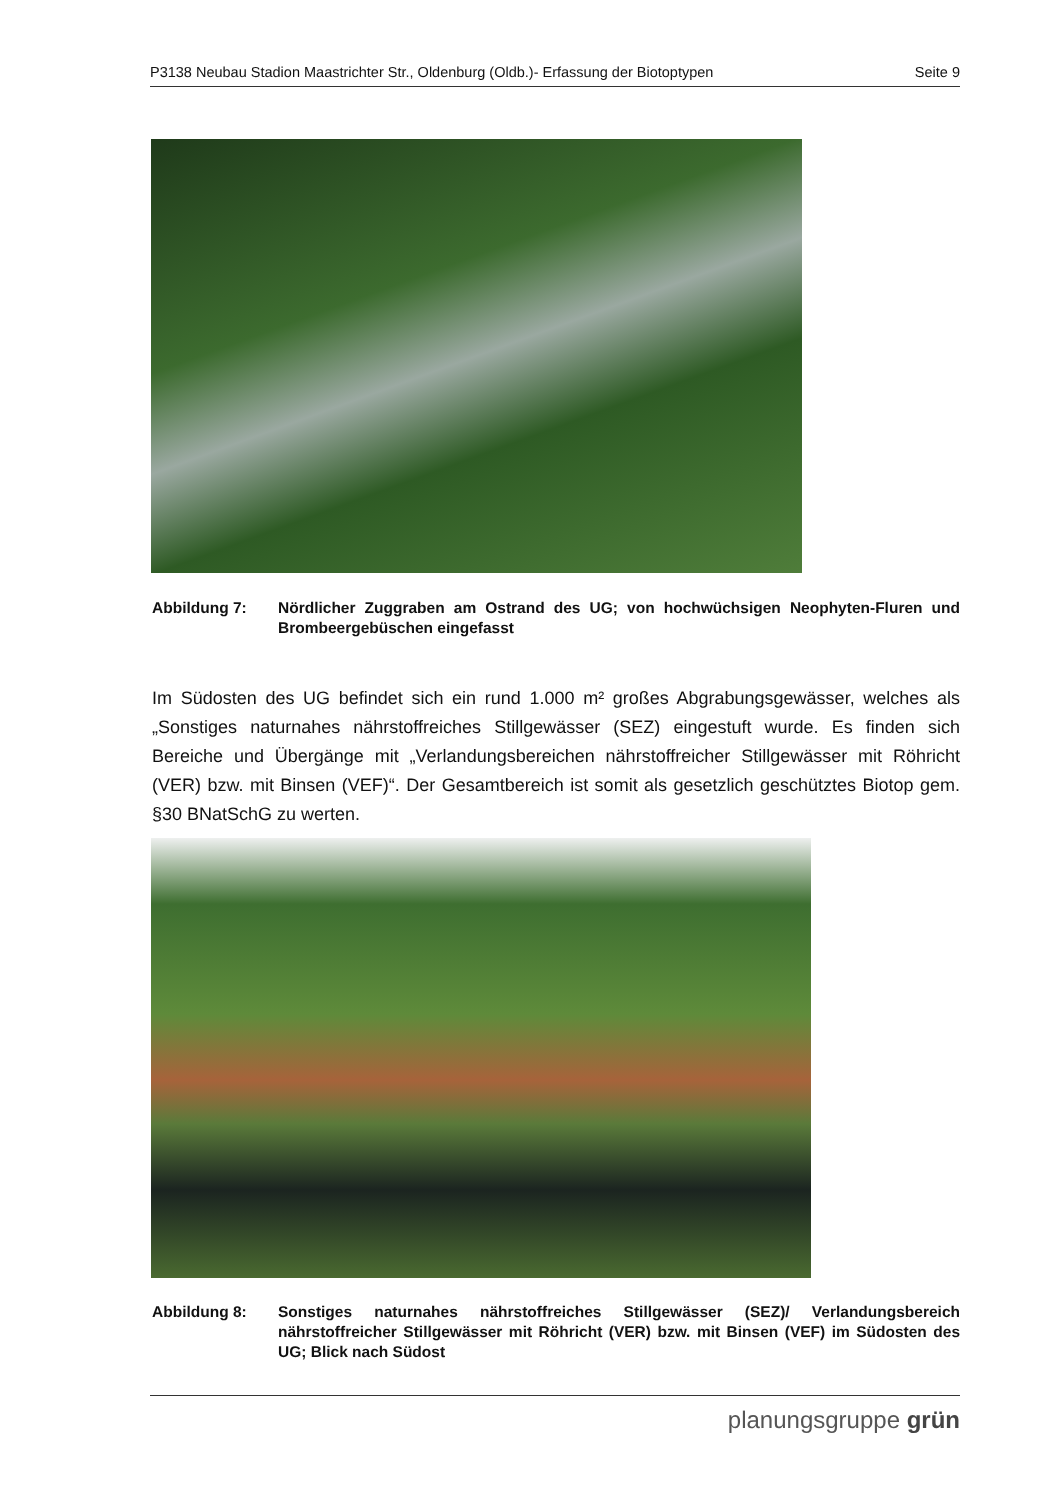P3138 Neubau Stadion Maastrichter Str., Oldenburg (Oldb.)- Erfassung der Biotoptypen Seite 9
Abbildung 7: Nördlicher Zuggraben am Ostrand des UG; von hochwüchsigen Neophyten-Fluren und Brombeergebüschen eingefasst
Im Südosten des UG befindet sich ein rund 1.000 m² großes Abgrabungsgewässer, welches als „Sonstiges naturnahes nährstoffreiches Stillgewässer (SEZ) eingestuft wurde. Es finden sich Bereiche und Übergänge mit „Verlandungsbereichen nährstoffreicher Stillgewässer mit Röhricht (VER) bzw. mit Binsen (VEF)“. Der Gesamtbereich ist somit als gesetzlich geschütztes Biotop gem. §30 BNatSchG zu werten.
Abbildung 8: Sonstiges naturnahes nährstoffreiches Stillgewässer (SEZ)/ Verlandungsbereich nährstoffreicher Stillgewässer mit Röhricht (VER) bzw. mit Binsen (VEF) im Südosten des UG; Blick nach Südost
planungsgruppe grün